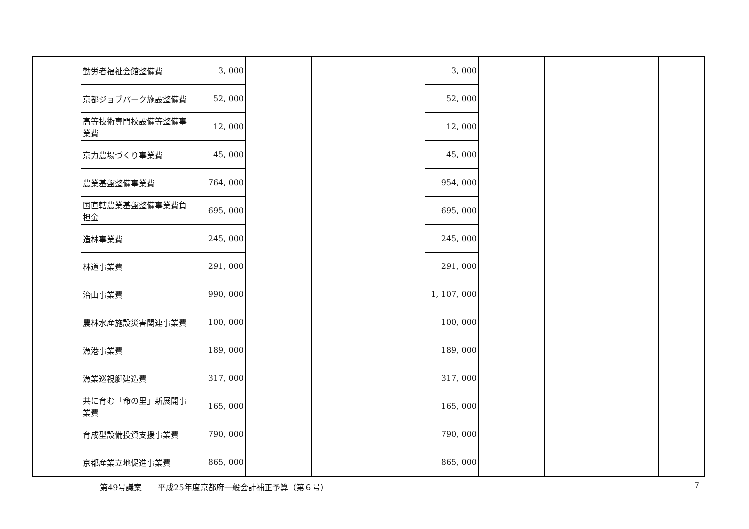| | 勤労者福祉会館整備費 | 3, 000 | | | | 3, 000 | | | | |
| | 京都ジョブパーク施設整備費 | 52, 000 | | | | 52, 000 | | | | |
| | 高等技術専門校設備等整備事業費 | 12, 000 | | | | 12, 000 | | | | |
| | 京力農場づくり事業費 | 45, 000 | | | | 45, 000 | | | | |
| | 農業基盤整備事業費 | 764, 000 | | | | 954, 000 | | | | |
| | 国直轄農業基盤整備事業費負担金 | 695, 000 | | | | 695, 000 | | | | |
| | 造林事業費 | 245, 000 | | | | 245, 000 | | | | |
| | 林道事業費 | 291, 000 | | | | 291, 000 | | | | |
| | 治山事業費 | 990, 000 | | | | 1, 107, 000 | | | | |
| | 農林水産施設災害関連事業費 | 100, 000 | | | | 100, 000 | | | | |
| | 漁港事業費 | 189, 000 | | | | 189, 000 | | | | |
| | 漁業巡視艇建造費 | 317, 000 | | | | 317, 000 | | | | |
| | 共に育む「命の里」新展開事業費 | 165, 000 | | | | 165, 000 | | | | |
| | 育成型設備投資支援事業費 | 790, 000 | | | | 790, 000 | | | | |
| | 京都産業立地促進事業費 | 865, 000 | | | | 865, 000 | | | | |
第49号議案　　平成25年度京都府一般会計補正予算（第６号） 7